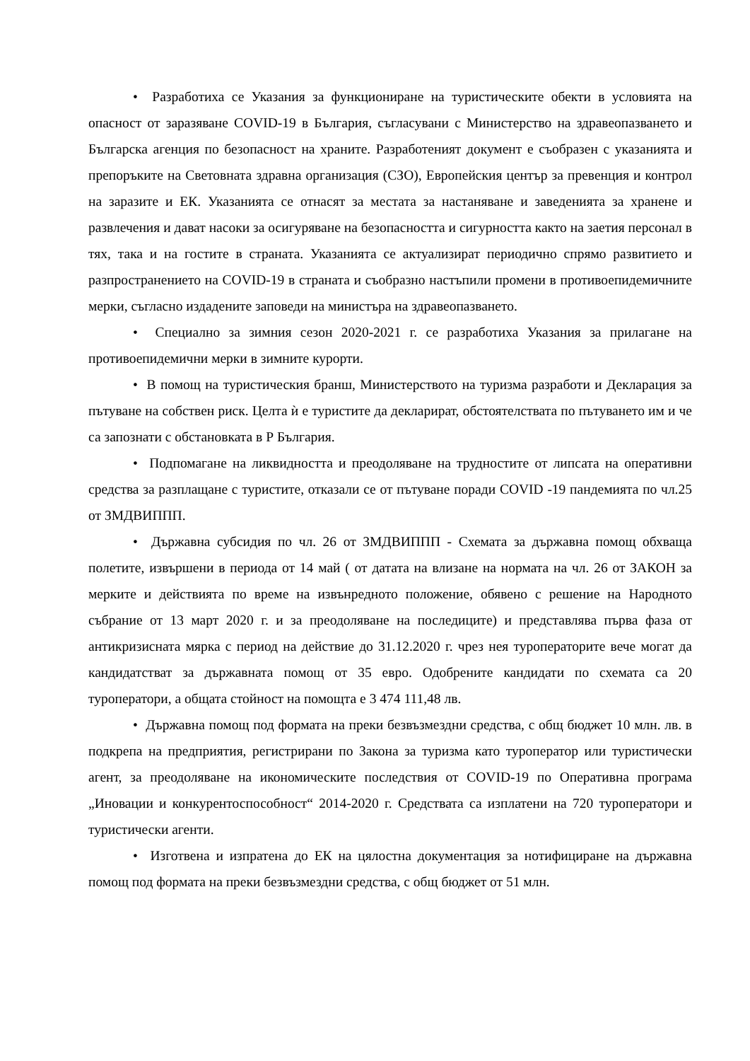• Разработиха се Указания за функциониране на туристическите обекти в условията на опасност от заразяване COVID-19 в България, съгласувани с Министерство на здравеопазването и Българска агенция по безопасност на храните. Разработеният документ е съобразен с указанията и препоръките на Световната здравна организация (СЗО), Европейския център за превенция и контрол на заразите и ЕК. Указанията се отнасят за местата за настаняване и заведенията за хранене и развлечения и дават насоки за осигуряване на безопасността и сигурността както на заетия персонал в тях, така и на гостите в страната. Указанията се актуализират периодично спрямо развитието и разпространението на COVID-19 в страната и съобразно настъпили промени в противоепидемичните мерки, съгласно издадените заповеди на министъра на здравеопазването.
• Специално за зимния сезон 2020-2021 г. се разработиха Указания за прилагане на противоепидемични мерки в зимните курорти.
• В помощ на туристическия бранш, Министерството на туризма разработи и Декларация за пътуване на собствен риск. Целта ѝ е туристите да декларират, обстоятелствата по пътуването им и че са запознати с обстановката в Р България.
• Подпомагане на ликвидността и преодоляване на трудностите от липсата на оперативни средства за разплащане с туристите, отказали се от пътуване поради COVID -19 пандемията по чл.25 от ЗМДВИППП.
• Държавна субсидия по чл. 26 от ЗМДВИППП - Схемата за държавна помощ обхваща полетите, извършени в периода от 14 май ( от датата на влизане на нормата на чл. 26 от ЗАКОН за мерките и действията по време на извънредното положение, обявено с решение на Народното събрание от 13 март 2020 г. и за преодоляване на последиците) и представлява първа фаза от антикризисната мярка с период на действие до 31.12.2020 г. чрез нея туроператорите вече могат да кандидатстват за държавната помощ от 35 евро. Одобрените кандидати по схемата са 20 туроператори, а общата стойност на помощта е 3 474 111,48 лв.
• Държавна помощ под формата на преки безвъзмездни средства, с общ бюджет 10 млн. лв. в подкрепа на предприятия, регистрирани по Закона за туризма като туроператор или туристически агент, за преодоляване на икономическите последствия от COVID-19 по Оперативна програма „Иновации и конкурентоспособност“ 2014-2020 г. Средствата са изплатени на 720 туроператори и туристически агенти.
• Изготвена и изпратена до ЕК на цялостна документация за нотифициране на държавна помощ под формата на преки безвъзмездни средства, с общ бюджет от 51 млн.